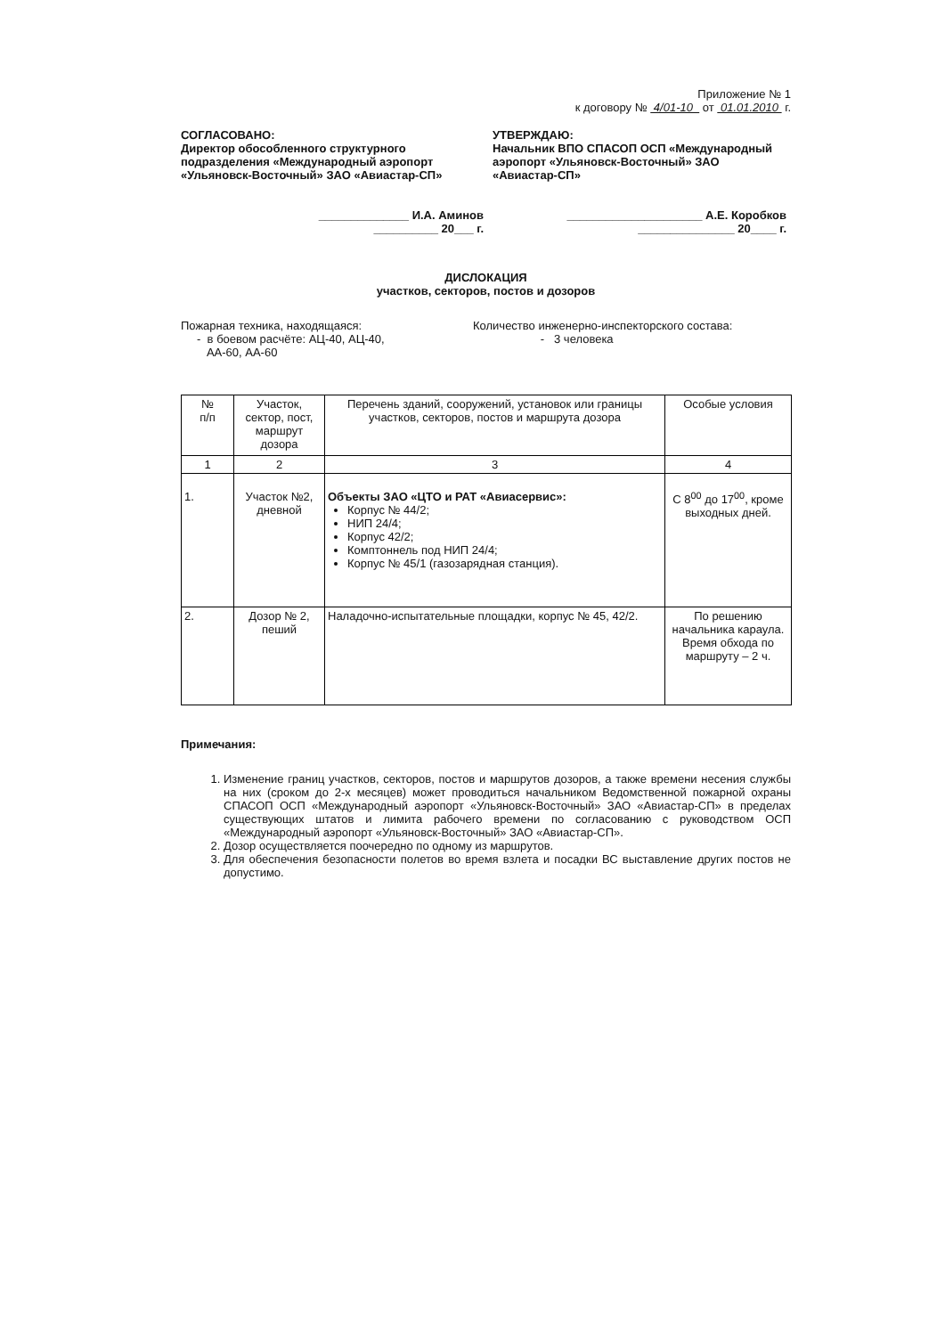Приложение № 1
к договору № 4/01-10 от 01.01.2010 г.
СОГЛАСОВАНО:
Директор обособленного структурного подразделения «Международный аэропорт «Ульяновск-Восточный» ЗАО «Авиастар-СП»
______________ И.А. Аминов
__________ 20___ г.
УТВЕРЖДАЮ:
Начальник ВПО СПАСОП ОСП «Международный аэропорт «Ульяновск-Восточный» ЗАО «Авиастар-СП»
_____________________ А.Е. Коробков
_______________ 20____ г.
ДИСЛОКАЦИЯ
участков, секторов, постов и дозоров
Пожарная техника, находящаяся:
- в боевом расчёте: АЦ-40, АЦ-40,
АА-60, АА-60
Количество инженерно-инспекторского состава:
- 3 человека
| № п/п | Участок, сектор, пост, маршрут дозора | Перечень зданий, сооружений, установок или границы участков, секторов, постов и маршрута дозора | Особые условия |
| 1 | 2 | 3 | 4 |
| 1. | Участок №2, дневной | Объекты ЗАО «ЦТО и РАТ «Авиасервис»: Корпус № 44/2; НИП 24/4; Корпус 42/2; Комптоннель под НИП 24/4; Корпус № 45/1 (газозарядная станция). | С 8<sup>00</sup> до 17<sup>00</sup>, кроме выходных дней. |
| 2. | Дозор № 2, пеший | Наладочно-испытательные площадки, корпус № 45, 42/2. | По решению начальника караула. Время обхода по маршруту – 2 ч. |
Примечания:
1. Изменение границ участков, секторов, постов и маршрутов дозоров, а также времени несения службы на них (сроком до 2-х месяцев) может проводиться начальником Ведомственной пожарной охраны СПАСОП ОСП «Международный аэропорт «Ульяновск-Восточный» ЗАО «Авиастар-СП» в пределах существующих штатов и лимита рабочего времени по согласованию с руководством ОСП «Международный аэропорт «Ульяновск-Восточный» ЗАО «Авиастар-СП».
2. Дозор осуществляется поочередно по одному из маршрутов.
3. Для обеспечения безопасности полетов во время взлета и посадки ВС выставление других постов не допустимо.